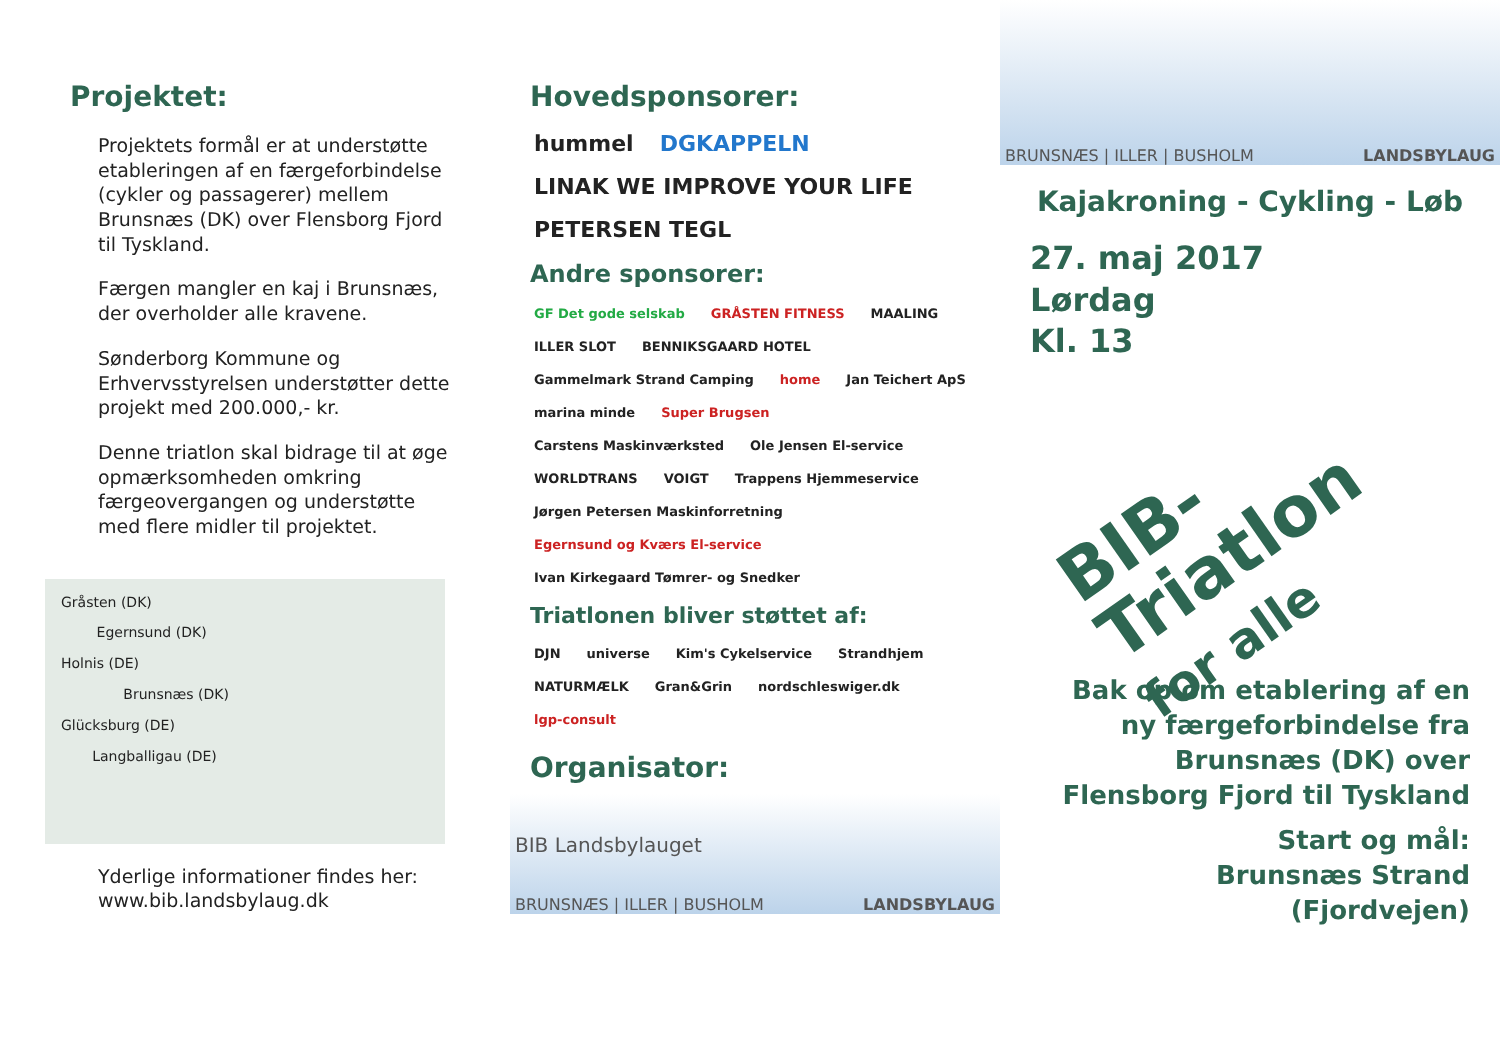Projektet:
Projektets formål er at understøtte etableringen af en færgeforbindelse (cykler og passagerer) mellem Brunsnæs (DK) over Flensborg Fjord til Tyskland.
Færgen mangler en kaj i Brunsnæs, der overholder alle kravene.
Sønderborg Kommune og Erhvervsstyrelsen understøtter dette projekt med 200.000,- kr.
Denne triatlon skal bidrage til at øge opmærksomheden omkring færgeovergangen og understøtte med flere midler til projektet.
Gråsten (DK)
Egernsund (DK)
Holnis (DE)
Brunsnæs (DK)
Glücksburg (DE)
Langballigau (DE)
Yderlige informationer findes her:
www.bib.landsbylaug.dk
Hovedsponsorer:
hummel DGKAPPELN LINAK WE IMPROVE YOUR LIFE PETERSEN TEGL
Andre sponsorer:
GF Det gode selskab GRÅSTEN FITNESS MAALING ILLER SLOT BENNIKSGAARD HOTEL Gammelmark Strand Camping home Jan Teichert ApS marina minde Super Brugsen Carstens Maskinværksted Ole Jensen El-service WORLDTRANS VOIGT Trappens Hjemmeservice Jørgen Petersen Maskinforretning Egernsund og Kværs El-service Ivan Kirkegaard Tømrer- og Snedker
Triatlonen bliver støttet af:
DJN universe Kim's Cykelservice Strandhjem NATURMÆLK Gran&Grin nordschleswiger.dk lgp-consult
Organisator:
BIB Landsbylauget
BRUNSNÆS | ILLER | BUSHOLM LANDSBYLAUG
BRUNSNÆS | ILLER | BUSHOLM LANDSBYLAUG
Kajakroning - Cykling - Løb
27. maj 2017
Lørdag
Kl. 13
BIB-
Triatlon
for alle
Bak op om etablering af en ny færgeforbindelse fra Brunsnæs (DK) over Flensborg Fjord til Tyskland
Start og mål:
Brunsnæs Strand
(Fjordvejen)